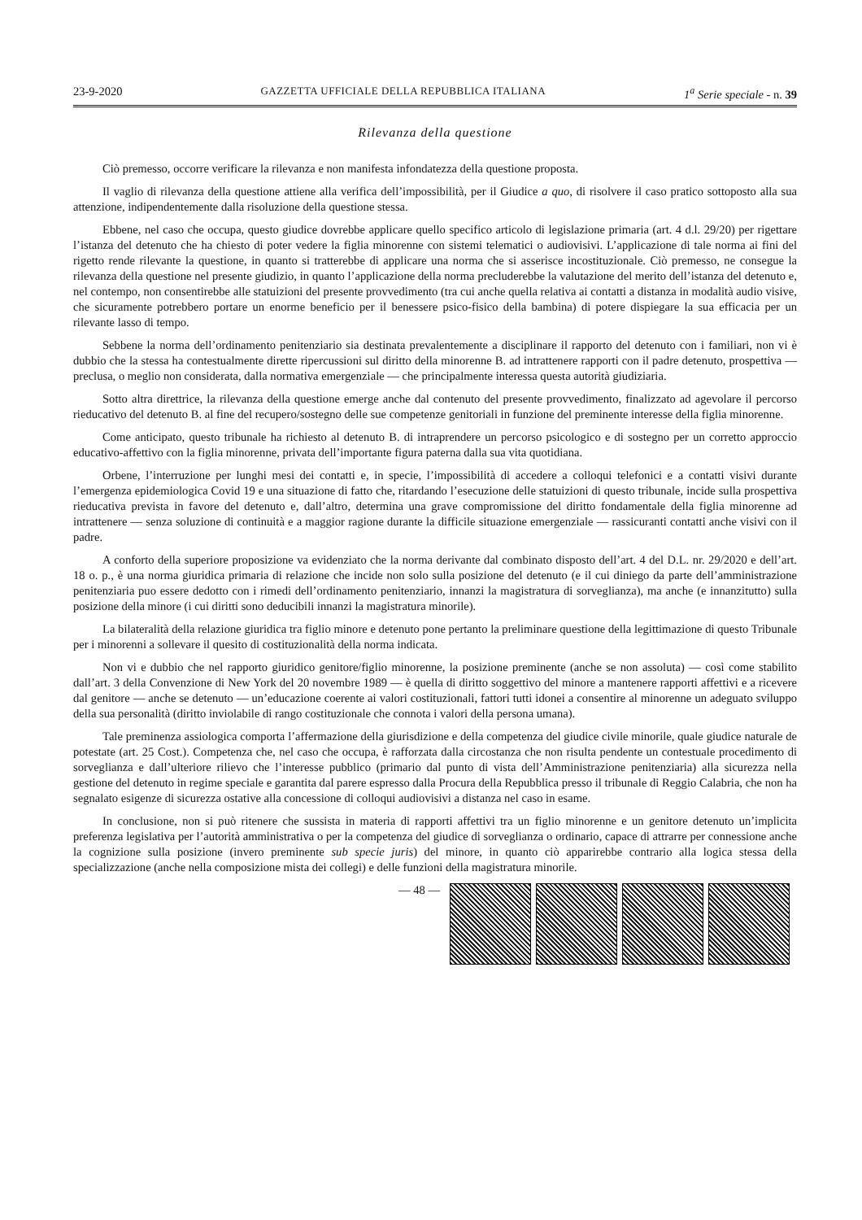23-9-2020 GAZZETTA UFFICIALE DELLA REPUBBLICA ITALIANA 1<sup>a</sup> Serie speciale - n. 39
Rilevanza della questione
Ciò premesso, occorre verificare la rilevanza e non manifesta infondatezza della questione proposta.
Il vaglio di rilevanza della questione attiene alla verifica dell’impossibilità, per il Giudice a quo, di risolvere il caso pratico sottoposto alla sua attenzione, indipendentemente dalla risoluzione della questione stessa.
Ebbene, nel caso che occupa, questo giudice dovrebbe applicare quello specifico articolo di legislazione primaria (art. 4 d.l. 29/20) per rigettare l’istanza del detenuto che ha chiesto di poter vedere la figlia minorenne con sistemi telematici o audiovisivi. L’applicazione di tale norma ai fini del rigetto rende rilevante la questione, in quanto si tratterebbe di applicare una norma che si asserisce incostituzionale. Ciò premesso, ne consegue la rilevanza della questione nel presente giudizio, in quanto l’applicazione della norma precluderebbe la valutazione del merito dell’istanza del detenuto e, nel contempo, non consentirebbe alle statuizioni del presente provvedimento (tra cui anche quella relativa ai contatti a distanza in modalità audio visive, che sicuramente potrebbero portare un enorme beneficio per il benessere psico-fisico della bambina) di potere dispiegare la sua efficacia per un rilevante lasso di tempo.
Sebbene la norma dell’ordinamento penitenziario sia destinata prevalentemente a disciplinare il rapporto del detenuto con i familiari, non vi è dubbio che la stessa ha contestualmente dirette ripercussioni sul diritto della minorenne B. ad intrattenere rapporti con il padre detenuto, prospettiva — preclusa, o meglio non considerata, dalla normativa emergenziale — che principalmente interessa questa autorità giudiziaria.
Sotto altra direttrice, la rilevanza della questione emerge anche dal contenuto del presente provvedimento, finalizzato ad agevolare il percorso rieducativo del detenuto B. al fine del recupero/sostegno delle sue competenze genitoriali in funzione del preminente interesse della figlia minorenne.
Come anticipato, questo tribunale ha richiesto al detenuto B. di intraprendere un percorso psicologico e di sostegno per un corretto approccio educativo-affettivo con la figlia minorenne, privata dell’importante figura paterna dalla sua vita quotidiana.
Orbene, l’interruzione per lunghi mesi dei contatti e, in specie, l’impossibilità di accedere a colloqui telefonici e a contatti visivi durante l’emergenza epidemiologica Covid 19 e una situazione di fatto che, ritardando l’esecuzione delle statuizioni di questo tribunale, incide sulla prospettiva rieducativa prevista in favore del detenuto e, dall’altro, determina una grave compromissione del diritto fondamentale della figlia minorenne ad intrattenere — senza soluzione di continuità e a maggior ragione durante la difficile situazione emergenziale — rassicuranti contatti anche visivi con il padre.
A conforto della superiore proposizione va evidenziato che la norma derivante dal combinato disposto dell’art. 4 del D.L. nr. 29/2020 e dell’art. 18 o. p., è una norma giuridica primaria di relazione che incide non solo sulla posizione del detenuto (e il cui diniego da parte dell’amministrazione penitenziaria puo essere dedotto con i rimedi dell’ordinamento penitenziario, innanzi la magistratura di sorveglianza), ma anche (e innanzitutto) sulla posizione della minore (i cui diritti sono deducibili innanzi la magistratura minorile).
La bilateralità della relazione giuridica tra figlio minore e detenuto pone pertanto la preliminare questione della legittimazione di questo Tribunale per i minorenni a sollevare il quesito di costituzionalità della norma indicata.
Non vi e dubbio che nel rapporto giuridico genitore/figlio minorenne, la posizione preminente (anche se non assoluta) — così come stabilito dall’art. 3 della Convenzione di New York del 20 novembre 1989 — è quella di diritto soggettivo del minore a mantenere rapporti affettivi e a ricevere dal genitore — anche se detenuto — un’educazione coerente ai valori costituzionali, fattori tutti idonei a consentire al minorenne un adeguato sviluppo della sua personalità (diritto inviolabile di rango costituzionale che connota i valori della persona umana).
Tale preminenza assiologica comporta l’affermazione della giurisdizione e della competenza del giudice civile minorile, quale giudice naturale de potestate (art. 25 Cost.). Competenza che, nel caso che occupa, è rafforzata dalla circostanza che non risulta pendente un contestuale procedimento di sorveglianza e dall’ulteriore rilievo che l’interesse pubblico (primario dal punto di vista dell’Amministrazione penitenziaria) alla sicurezza nella gestione del detenuto in regime speciale e garantita dal parere espresso dalla Procura della Repubblica presso il tribunale di Reggio Calabria, che non ha segnalato esigenze di sicurezza ostative alla concessione di colloqui audiovisivi a distanza nel caso in esame.
In conclusione, non si può ritenere che sussista in materia di rapporti affettivi tra un figlio minorenne e un genitore detenuto un’implicita preferenza legislativa per l’autorità amministrativa o per la competenza del giudice di sorveglianza o ordinario, capace di attrarre per connessione anche la cognizione sulla posizione (invero preminente sub specie juris) del minore, in quanto ciò apparirebbe contrario alla logica stessa della specializzazione (anche nella composizione mista dei collegi) e delle funzioni della magistratura minorile.
— 48 —